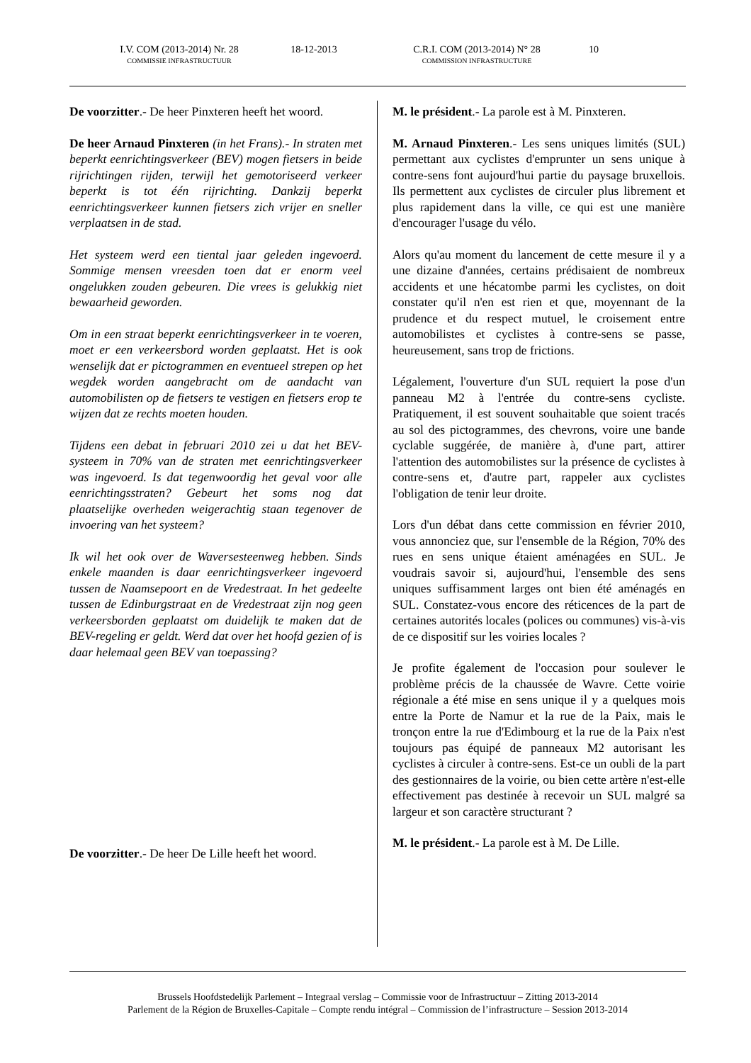I.V. COM (2013-2014) Nr. 28
COMMISSIE INFRASTRUCTUUR
18-12-2013 C.R.I. COM (2013-2014) N° 28
COMMISSION INFRASTRUCTURE
10
De voorzitter.- De heer Pinxteren heeft het woord.
De heer Arnaud Pinxteren (in het Frans).- In straten met beperkt eenrichtingsverkeer (BEV) mogen fietsers in beide rijrichtingen rijden, terwijl het gemotoriseerd verkeer beperkt is tot één rijrichting. Dankzij beperkt eenrichtingsverkeer kunnen fietsers zich vrijer en sneller verplaatsen in de stad.
Het systeem werd een tiental jaar geleden ingevoerd. Sommige mensen vreesden toen dat er enorm veel ongelukken zouden gebeuren. Die vrees is gelukkig niet bewaarheid geworden.
Om in een straat beperkt eenrichtingsverkeer in te voeren, moet er een verkeersbord worden geplaatst. Het is ook wenselijk dat er pictogrammen en eventueel strepen op het wegdek worden aangebracht om de aandacht van automobilisten op de fietsers te vestigen en fietsers erop te wijzen dat ze rechts moeten houden.
Tijdens een debat in februari 2010 zei u dat het BEV-systeem in 70% van de straten met eenrichtingsverkeer was ingevoerd. Is dat tegenwoordig het geval voor alle eenrichtingsstraten? Gebeurt het soms nog dat plaatselijke overheden weigerachtig staan tegenover de invoering van het systeem?
Ik wil het ook over de Waversesteenweg hebben. Sinds enkele maanden is daar eenrichtingsverkeer ingevoerd tussen de Naamsepoort en de Vredestraat. In het gedeelte tussen de Edinburgstraat en de Vredestraat zijn nog geen verkeersborden geplaatst om duidelijk te maken dat de BEV-regeling er geldt. Werd dat over het hoofd gezien of is daar helemaal geen BEV van toepassing?
De voorzitter.- De heer De Lille heeft het woord.
M. le président.- La parole est à M. Pinxteren.
M. Arnaud Pinxteren.- Les sens uniques limités (SUL) permettant aux cyclistes d'emprunter un sens unique à contre-sens font aujourd'hui partie du paysage bruxellois. Ils permettent aux cyclistes de circuler plus librement et plus rapidement dans la ville, ce qui est une manière d'encourager l'usage du vélo.
Alors qu'au moment du lancement de cette mesure il y a une dizaine d'années, certains prédisaient de nombreux accidents et une hécatombe parmi les cyclistes, on doit constater qu'il n'en est rien et que, moyennant de la prudence et du respect mutuel, le croisement entre automobilistes et cyclistes à contre-sens se passe, heureusement, sans trop de frictions.
Légalement, l'ouverture d'un SUL requiert la pose d'un panneau M2 à l'entrée du contre-sens cycliste. Pratiquement, il est souvent souhaitable que soient tracés au sol des pictogrammes, des chevrons, voire une bande cyclable suggérée, de manière à, d'une part, attirer l'attention des automobilistes sur la présence de cyclistes à contre-sens et, d'autre part, rappeler aux cyclistes l'obligation de tenir leur droite.
Lors d'un débat dans cette commission en février 2010, vous annonciez que, sur l'ensemble de la Région, 70% des rues en sens unique étaient aménagées en SUL. Je voudrais savoir si, aujourd'hui, l'ensemble des sens uniques suffisamment larges ont bien été aménagés en SUL. Constatez-vous encore des réticences de la part de certaines autorités locales (polices ou communes) vis-à-vis de ce dispositif sur les voiries locales ?
Je profite également de l'occasion pour soulever le problème précis de la chaussée de Wavre. Cette voirie régionale a été mise en sens unique il y a quelques mois entre la Porte de Namur et la rue de la Paix, mais le tronçon entre la rue d'Edimbourg et la rue de la Paix n'est toujours pas équipé de panneaux M2 autorisant les cyclistes à circuler à contre-sens. Est-ce un oubli de la part des gestionnaires de la voirie, ou bien cette artère n'est-elle effectivement pas destinée à recevoir un SUL malgré sa largeur et son caractère structurant ?
M. le président.- La parole est à M. De Lille.
Brussels Hoofdstedelijk Parlement – Integraal verslag – Commissie voor de Infrastructuur – Zitting 2013-2014
Parlement de la Région de Bruxelles-Capitale – Compte rendu intégral – Commission de l’infrastructure – Session 2013-2014